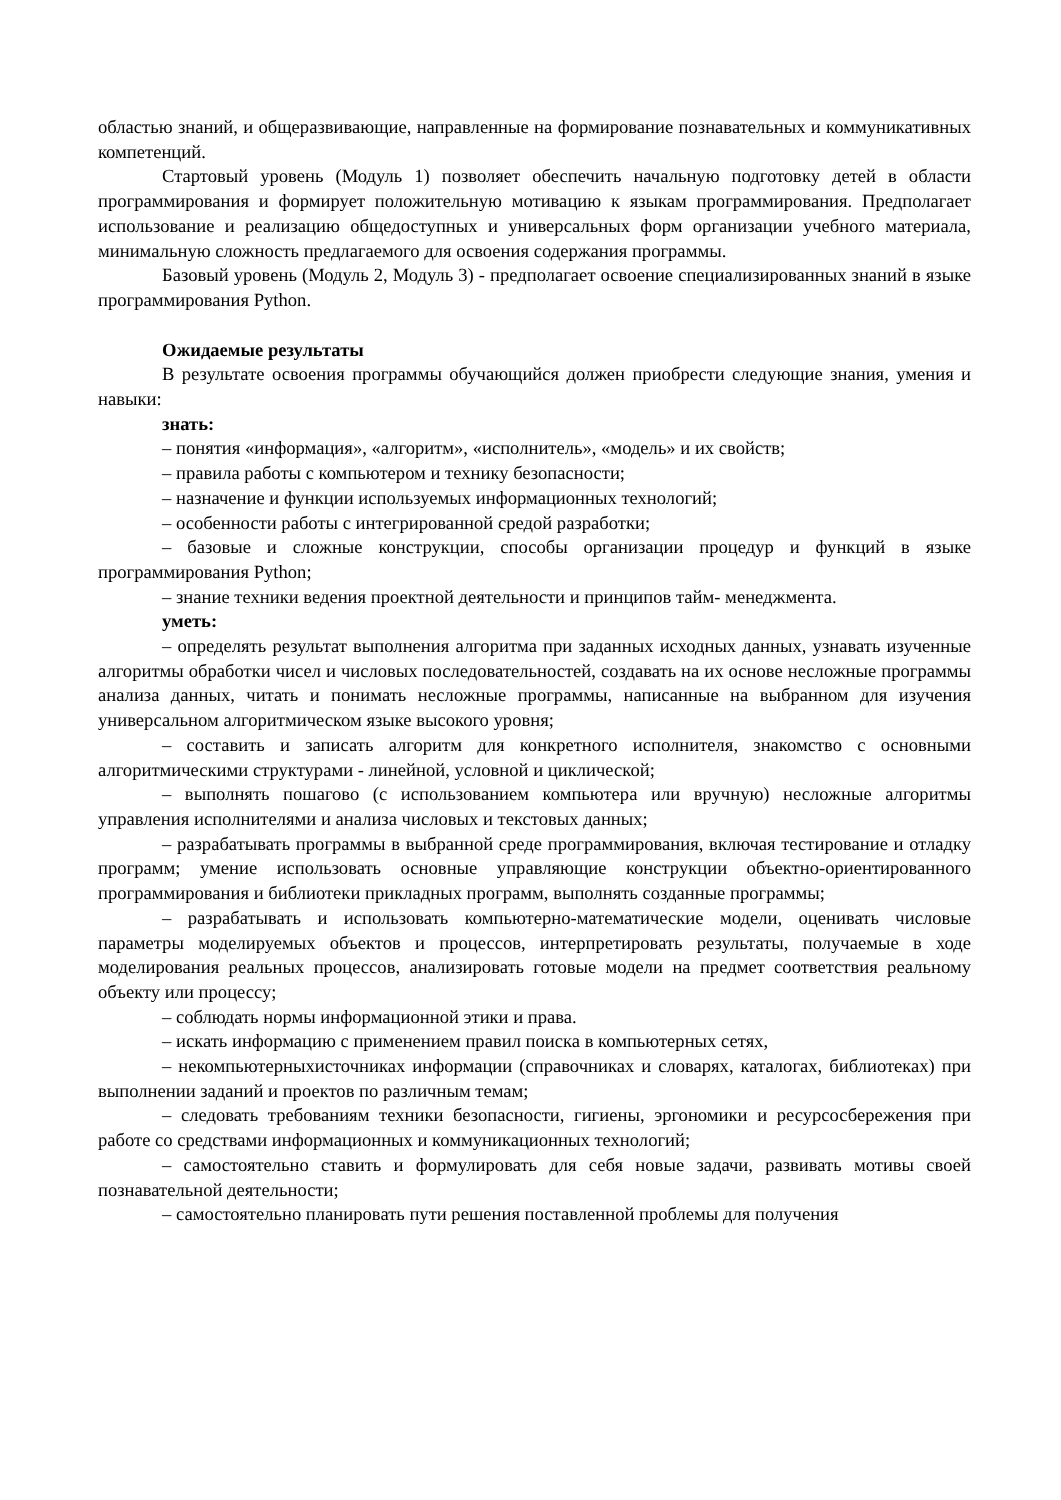областью знаний, и общеразвивающие, направленные на формирование познавательных и коммуникативных компетенций.
Стартовый уровень (Модуль 1) позволяет обеспечить начальную подготовку детей в области программирования и формирует положительную мотивацию к языкам программирования. Предполагает использование и реализацию общедоступных и универсальных форм организации учебного материала, минимальную сложность предлагаемого для освоения содержания программы.
Базовый уровень (Модуль 2, Модуль 3) - предполагает освоение специализированных знаний в языке программирования Python.
Ожидаемые результаты
В результате освоения программы обучающийся должен приобрести следующие знания, умения и навыки:
знать:
– понятия «информация», «алгоритм», «исполнитель», «модель» и их свойств;
– правила работы с компьютером и технику безопасности;
– назначение и функции используемых информационных технологий;
– особенности работы с интегрированной средой разработки;
– базовые и сложные конструкции, способы организации процедур и функций в языке программирования Python;
– знание техники ведения проектной деятельности и принципов тайм- менеджмента.
уметь:
– определять результат выполнения алгоритма при заданных исходных данных, узнавать изученные алгоритмы обработки чисел и числовых последовательностей, создавать на их основе несложные программы анализа данных, читать и понимать несложные программы, написанные на выбранном для изучения универсальном алгоритмическом языке высокого уровня;
– составить и записать алгоритм для конкретного исполнителя, знакомство с основными алгоритмическими структурами - линейной, условной и циклической;
– выполнять пошагово (с использованием компьютера или вручную) несложные алгоритмы управления исполнителями и анализа числовых и текстовых данных;
– разрабатывать программы в выбранной среде программирования, включая тестирование и отладку программ; умение использовать основные управляющие конструкции объектно-ориентированного программирования и библиотеки прикладных программ, выполнять созданные программы;
– разрабатывать и использовать компьютерно-математические модели, оценивать числовые параметры моделируемых объектов и процессов, интерпретировать результаты, получаемые в ходе моделирования реальных процессов, анализировать готовые модели на предмет соответствия реальному объекту или процессу;
– соблюдать нормы информационной этики и права.
– искать информацию с применением правил поиска в компьютерных сетях,
– некомпьютерныхисточниках информации (справочниках и словарях, каталогах, библиотеках) при выполнении заданий и проектов по различным темам;
– следовать требованиям техники безопасности, гигиены, эргономики и ресурсосбережения при работе со средствами информационных и коммуникационных технологий;
– самостоятельно ставить и формулировать для себя новые задачи, развивать мотивы своей познавательной деятельности;
– самостоятельно планировать пути решения поставленной проблемы для получения